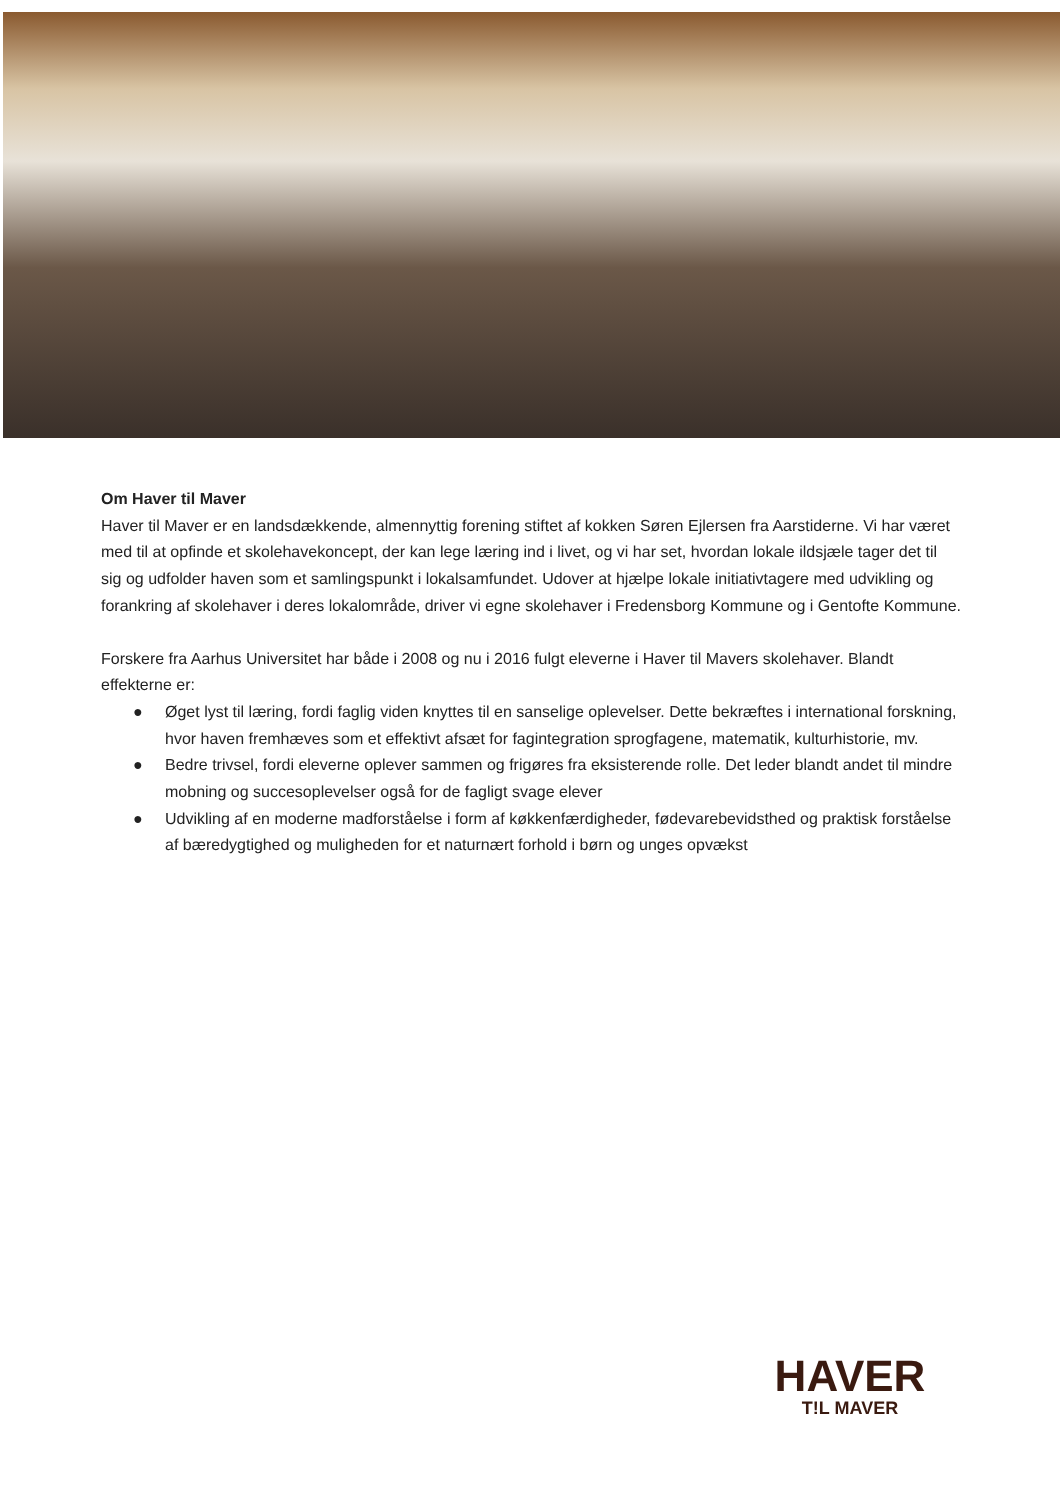Om Haver til Maver
Haver til Maver er en landsdækkende, almennyttig forening stiftet af kokken Søren Ejlersen fra Aarstiderne. Vi har været med til at opfinde et skolehavekoncept, der kan lege læring ind i livet, og vi har set, hvordan lokale ildsjæle tager det til sig og udfolder haven som et samlingspunkt i lokalsamfundet. Udover at hjælpe lokale initiativtagere med udvikling og forankring af skolehaver i deres lokalområde, driver vi egne skolehaver i Fredensborg Kommune og i Gentofte Kommune.
Forskere fra Aarhus Universitet har både i 2008 og nu i 2016 fulgt eleverne i Haver til Mavers skolehaver. Blandt effekterne er:
● Øget lyst til læring, fordi faglig viden knyttes til en sanselige oplevelser. Dette bekræftes i international forskning, hvor haven fremhæves som et effektivt afsæt for fagintegration sprogfagene, matematik, kulturhistorie, mv.
● Bedre trivsel, fordi eleverne oplever sammen og frigøres fra eksisterende rolle. Det leder blandt andet til mindre mobning og succesoplevelser også for de fagligt svage elever
● Udvikling af en moderne madforståelse i form af køkkenfærdigheder, fødevarebevidsthed og praktisk forståelse af bæredygtighed og muligheden for et naturnært forhold i børn og unges opvækst
HAVER
T!L MAVER